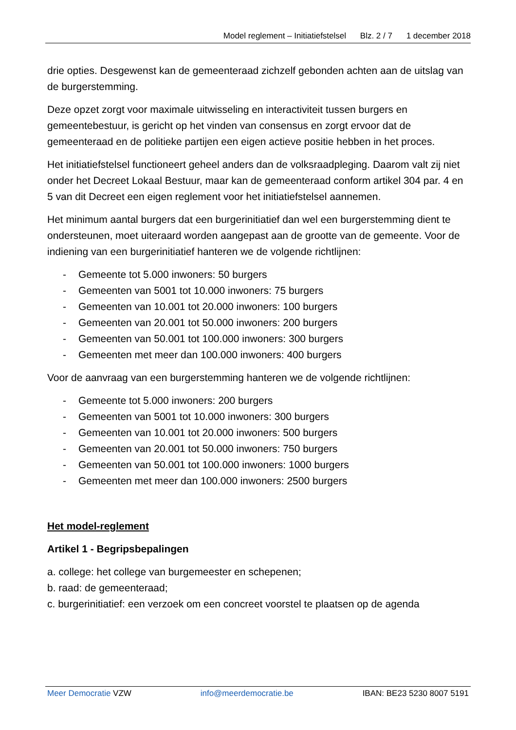Model reglement – Initiatiefstelsel Blz. 2 / 7 1 december 2018
drie opties. Desgewenst kan de gemeenteraad zichzelf gebonden achten aan de uitslag van de burgerstemming.
Deze opzet zorgt voor maximale uitwisseling en interactiviteit tussen burgers en gemeentebestuur, is gericht op het vinden van consensus en zorgt ervoor dat de gemeenteraad en de politieke partijen een eigen actieve positie hebben in het proces.
Het initiatiefstelsel functioneert geheel anders dan de volksraadpleging. Daarom valt zij niet onder het Decreet Lokaal Bestuur, maar kan de gemeenteraad conform artikel 304 par. 4 en 5 van dit Decreet een eigen reglement voor het initiatiefstelsel aannemen.
Het minimum aantal burgers dat een burgerinitiatief dan wel een burgerstemming dient te ondersteunen, moet uiteraard worden aangepast aan de grootte van de gemeente. Voor de indiening van een burgerinitiatief hanteren we de volgende richtlijnen:
- Gemeente tot 5.000 inwoners: 50 burgers
- Gemeenten van 5001 tot 10.000 inwoners: 75 burgers
- Gemeenten van 10.001 tot 20.000 inwoners: 100 burgers
- Gemeenten van 20.001 tot 50.000 inwoners: 200 burgers
- Gemeenten van 50.001 tot 100.000 inwoners: 300 burgers
- Gemeenten met meer dan 100.000 inwoners: 400 burgers
Voor de aanvraag van een burgerstemming hanteren we de volgende richtlijnen:
- Gemeente tot 5.000 inwoners: 200 burgers
- Gemeenten van 5001 tot 10.000 inwoners: 300 burgers
- Gemeenten van 10.001 tot 20.000 inwoners: 500 burgers
- Gemeenten van 20.001 tot 50.000 inwoners: 750 burgers
- Gemeenten van 50.001 tot 100.000 inwoners: 1000 burgers
- Gemeenten met meer dan 100.000 inwoners: 2500 burgers
Het model-reglement
Artikel 1 - Begripsbepalingen
a. college: het college van burgemeester en schepenen;
b. raad: de gemeenteraad;
c. burgerinitiatief: een verzoek om een concreet voorstel te plaatsen op de agenda
Meer Democratie VZW info@meerdemocratie.be IBAN: BE23 5230 8007 5191